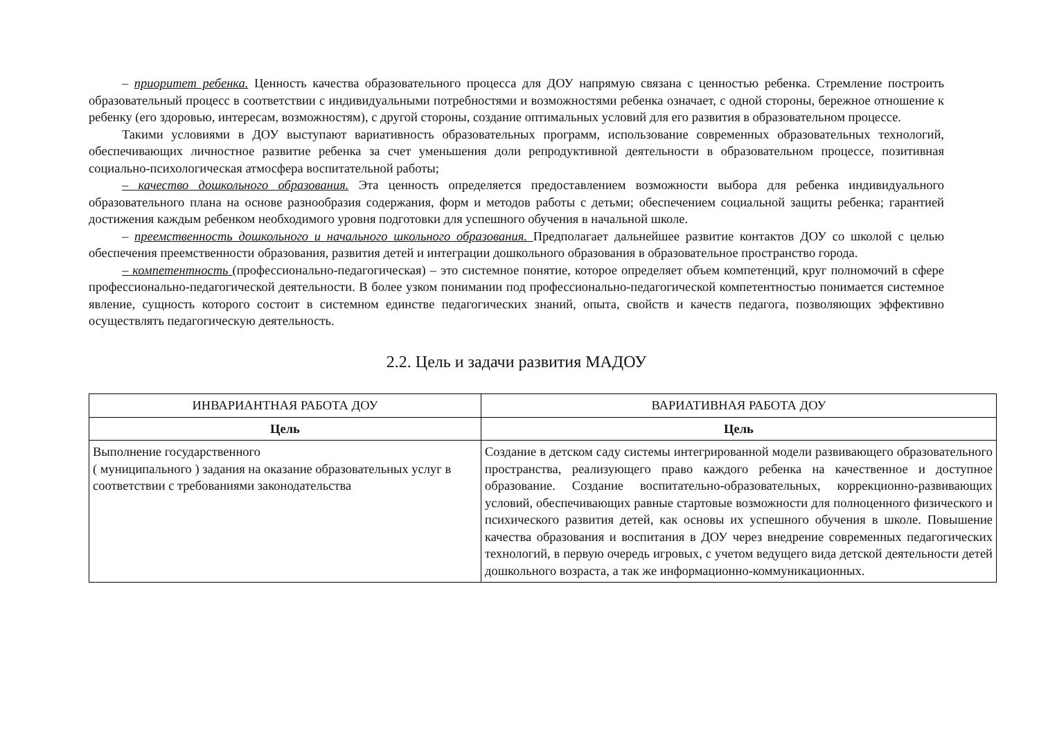– приоритет ребенка. Ценность качества образовательного процесса для ДОУ напрямую связана с ценностью ребенка. Стремление построить образовательный процесс в соответствии с индивидуальными потребностями и возможностями ребенка означает, с одной стороны, бережное отношение к ребенку (его здоровью, интересам, возможностям), с другой стороны, создание оптимальных условий для его развития в образовательном процессе.
Такими условиями в ДОУ выступают вариативность образовательных программ, использование современных образовательных технологий, обеспечивающих личностное развитие ребенка за счет уменьшения доли репродуктивной деятельности в образовательном процессе, позитивная социально-психологическая атмосфера воспитательной работы;
– качество дошкольного образования. Эта ценность определяется предоставлением возможности выбора для ребенка индивидуального образовательного плана на основе разнообразия содержания, форм и методов работы с детьми; обеспечением социальной защиты ребенка; гарантией достижения каждым ребенком необходимого уровня подготовки для успешного обучения в начальной школе.
– преемственность дошкольного и начального школьного образования. Предполагает дальнейшее развитие контактов ДОУ со школой с целью обеспечения преемственности образования, развития детей и интеграции дошкольного образования в образовательное пространство города.
– компетентность (профессионально-педагогическая) – это системное понятие, которое определяет объем компетенций, круг полномочий в сфере профессионально-педагогической деятельности. В более узком понимании под профессионально-педагогической компетентностью понимается системное явление, сущность которого состоит в системном единстве педагогических знаний, опыта, свойств и качеств педагога, позволяющих эффективно осуществлять педагогическую деятельность.
2.2. Цель и задачи развития МАДОУ
| ИНВАРИАНТНАЯ РАБОТА ДОУ | ВАРИАТИВНАЯ РАБОТА ДОУ |
| --- | --- |
| Цель | Цель |
| Выполнение государственного ( муниципального ) задания на оказание образовательных услуг в соответствии с требованиями законодательства | Создание в детском саду системы интегрированной модели развивающего образовательного пространства, реализующего право каждого ребенка на качественное и доступное образование. Создание воспитательно-образовательных, коррекционно-развивающих условий, обеспечивающих равные стартовые возможности для полноценного физического и психического развития детей, как основы их успешного обучения в школе. Повышение качества образования и воспитания в ДОУ через внедрение современных педагогических технологий, в первую очередь игровых, с учетом ведущего вида детской деятельности детей дошкольного возраста, а так же информационно-коммуникационных. |